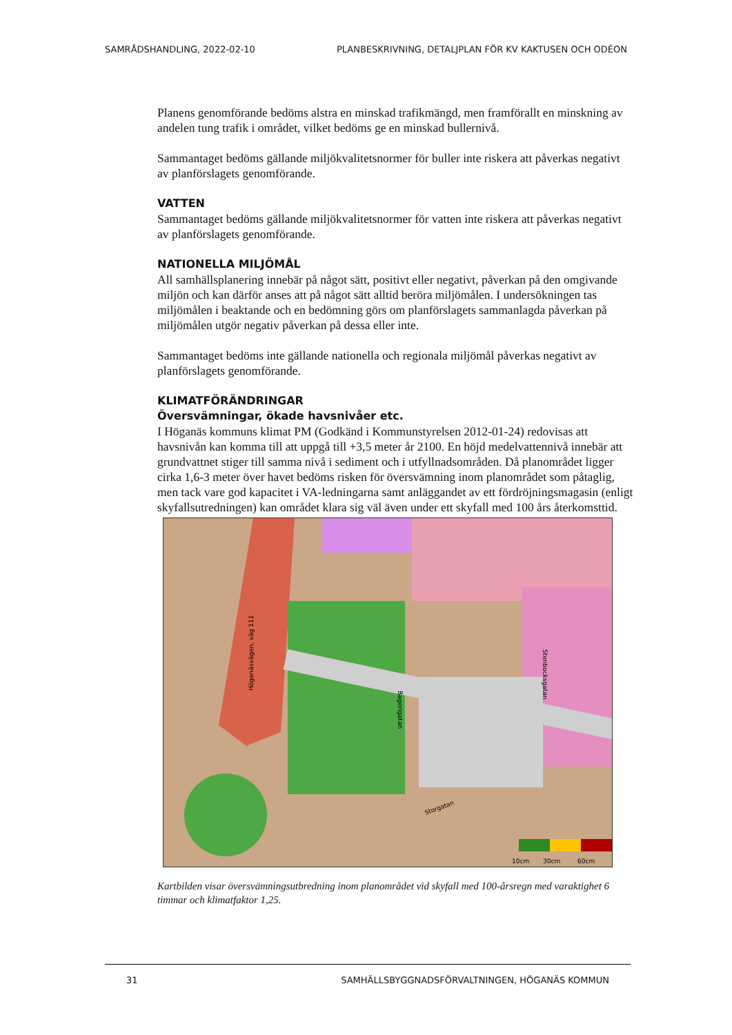SAMRÅDSHANDLING, 2022-02-10 PLANBESKRIVNING, DETALJPLAN FÖR KV KAKTUSEN OCH ODÉON
Planens genomförande bedöms alstra en minskad trafikmängd, men framförallt en minskning av andelen tung trafik i området, vilket bedöms ge en minskad bullernivå.
Sammantaget bedöms gällande miljökvalitetsnormer för buller inte riskera att påverkas negativt av planförslagets genomförande.
VATTEN
Sammantaget bedöms gällande miljökvalitetsnormer för vatten inte riskera att påverkas negativt av planförslagets genomförande.
NATIONELLA MILJÖMÅL
All samhällsplanering innebär på något sätt, positivt eller negativt, påverkan på den omgivande miljön och kan därför anses att på något sätt alltid beröra miljömålen. I undersökningen tas miljömålen i beaktande och en bedömning görs om planförslagets sammanlagda påverkan på miljömålen utgör negativ påverkan på dessa eller inte.
Sammantaget bedöms inte gällande nationella och regionala miljömål påverkas negativt av planförslagets genomförande.
KLIMATFÖRÄNDRINGAR
Översvämningar, ökade havsnivåer etc.
I Höganäs kommuns klimat PM (Godkänd i Kommunstyrelsen 2012-01-24) redovisas att havsnivån kan komma till att uppgå till +3,5 meter år 2100. En höjd medelvattennivå innebär att grundvattnet stiger till samma nivå i sediment och i utfyllnadsområden. Då planområdet ligger cirka 1,6-3 meter över havet bedöms risken för översvämning inom planområdet som påtaglig, men tack vare god kapacitet i VA-ledningarna samt anläggandet av ett fördröjningsmagasin (enligt skyfallsutredningen) kan området klara sig väl även under ett skyfall med 100 års återkomsttid.
10cm
30cm
60cm
Höganäsvägen, väg 111
Bagerigatan
Stenbocksgatan
Storgatan
Kartbilden visar översvämningsutbredning inom planområdet vid skyfall med 100-årsregn med varaktighet 6 timmar och klimatfaktor 1,25.
31 SAMHÄLLSBYGGNADSFÖRVALTNINGEN, HÖGANÄS KOMMUN